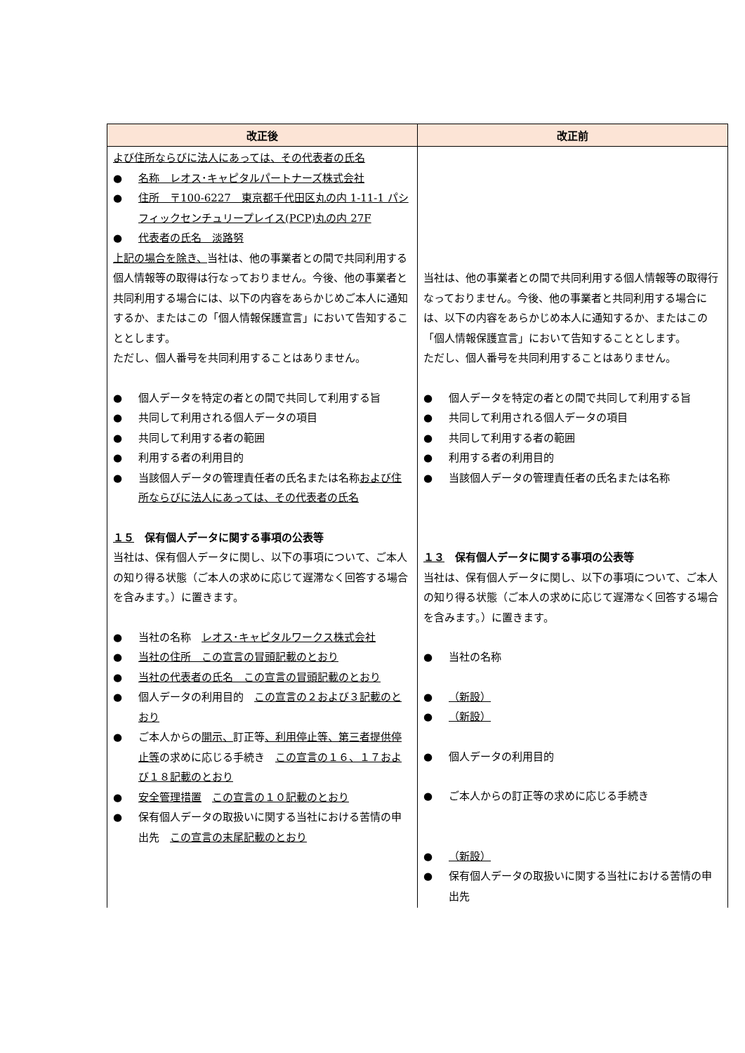| 改正後 | 改正前 |
| --- | --- |
| よび住所ならびに法人にあっては、その代表者の氏名 ● 名称 レオス･キャピタルパートナーズ株式会社 ● 住所 〒100-6227 東京都千代田区丸の内 1-11-1 パシフィックセンチュリープレイス(PCP)丸の内 27F ● 代表者の氏名 淡路努 上記の場合を除き、 当社は、他の事業者との間で共同利用する個人情報等の取得は行なっておりません。今後、他の事業者と共同利用する場合には、以下の内容をあらかじめご本人に通知するか、またはこの「個人情報保護宣言」において告知することとします。 ただし、個人番号を共同利用することはありません。 ● 個人データを特定の者との間で共同して利用する旨 ● 共同して利用される個人データの項目 ● 共同して利用する者の範囲 ● 利用する者の利用目的 ● 当該個人データの管理責任者の氏名または名称 および住所ならびに法人にあっては、その代表者の氏名 １５ 保有個人データに関する事項の公表等 当社は、保有個人データに関し、以下の事項について、ご本人の知り得る状態（ご本人の求めに応じて遅滞なく回答する場合を含みます。）に置きます。 ● 当社の名称 レオス･キャピタルワークス株式会社 ● 当社の住所 この宣言の冒頭記載のとおり ● 当社の代表者の氏名 この宣言の冒頭記載のとおり ● 個人データの利用目的 この宣言の２および３記載のとおり ● ご本人からの 開示、 訂正等 、利用停止等、第三者提供停止等 の求めに応じる手続き この宣言の１６、１７および１８記載のとおり ● 安全管理措置 この宣言の１０記載のとおり ● 保有個人データの取扱いに関する当社における苦情の申出先 この宣言の末尾記載のとおり | 当社は、他の事業者との間で共同利用する個人情報等の取得行なっておりません。今後、他の事業者と共同利用する場合には、以下の内容をあらかじめ本人に通知するか、またはこの「個人情報保護宣言」において告知することとします。 ただし、個人番号を共同利用することはありません。 ● 個人データを特定の者との間で共同して利用する旨 ● 共同して利用される個人データの項目 ● 共同して利用する者の範囲 ● 利用する者の利用目的 ● 当該個人データの管理責任者の氏名または名称 １３ 保有個人データに関する事項の公表等 当社は、保有個人データに関し、以下の事項について、ご本人の知り得る状態（ご本人の求めに応じて遅滞なく回答する場合を含みます。）に置きます。 ● 当社の名称 ● （新設） ● （新設） ● 個人データの利用目的 ● ご本人からの訂正等の求めに応じる手続き ● （新設） ● 保有個人データの取扱いに関する当社における苦情の申出先 |